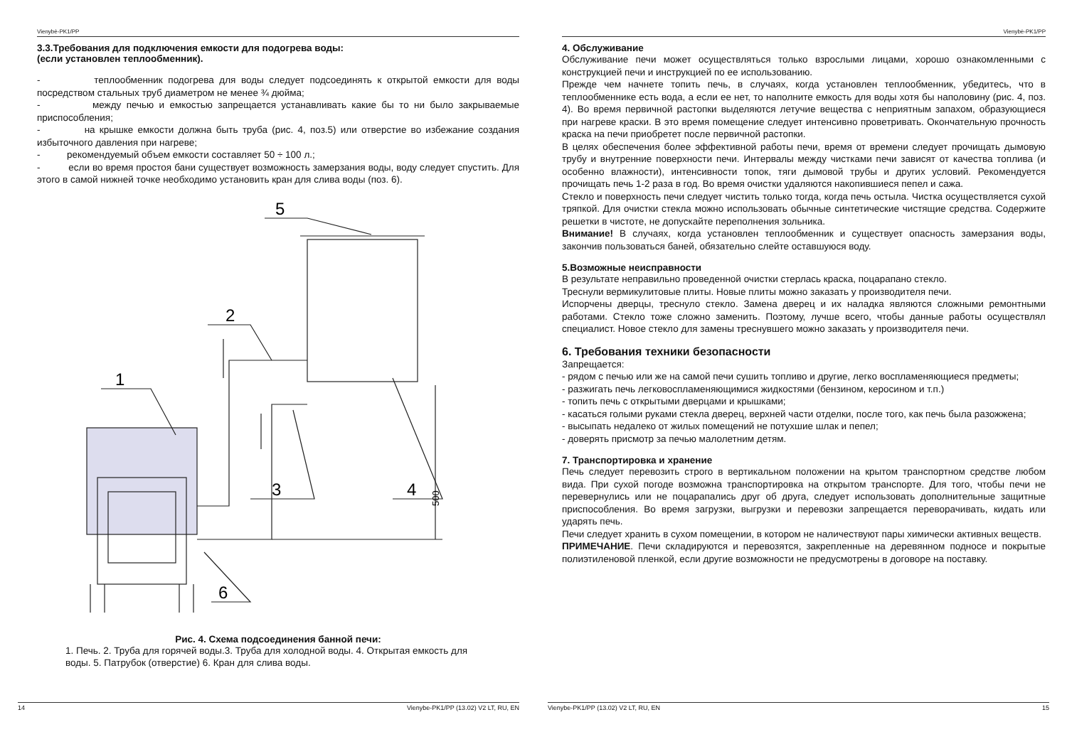Vienybė-PK1/PP
3.3.Требования для подключения емкости для подогрева воды:
(если установлен теплообменник).
- теплообменник подогрева для воды следует подсоединять к открытой емкости для воды посредством стальных труб диаметром не менее ¾ дюйма;
- между печью и емкостью запрещается устанавливать какие бы то ни было закрываемые приспособления;
- на крышке емкости должна быть труба (рис. 4, поз.5) или отверстие во избежание создания избыточного давления при нагреве;
- рекомендуемый объем емкости составляет 50 ÷ 100 л.;
- если во время простоя бани существует возможность замерзания воды, воду следует спустить. Для этого в самой нижней точке необходимо установить кран для слива воды (поз. 6).
1
2
3
4
5
6
500
Рис. 4. Схема подсоединения банной печи:
1. Печь. 2. Труба для горячей воды.3. Труба для холодной воды. 4. Открытая емкость для воды. 5. Патрубок (отверстие) 6. Кран для слива воды.
14 Vienybe-PK1/PP (13.02) V2 LT, RU, EN
Vienybė-PK1/PP
4. Обслуживание
Обслуживание печи может осуществляться только взрослыми лицами, хорошо ознакомленными с конструкцией печи и инструкцией по ее использованию.
Прежде чем начнете топить печь, в случаях, когда установлен теплообменник, убедитесь, что в теплообменнике есть вода, а если ее нет, то наполните емкость для воды хотя бы наполовину (рис. 4, поз. 4). Во время первичной растопки выделяются летучие вещества с неприятным запахом, образующиеся при нагреве краски. В это время помещение следует интенсивно проветривать. Окончательную прочность краска на печи приобретет после первичной растопки.
В целях обеспечения более эффективной работы печи, время от времени следует прочищать дымовую трубу и внутренние поверхности печи. Интервалы между чистками печи зависят от качества топлива (и особенно влажности), интенсивности топок, тяги дымовой трубы и других условий. Рекомендуется прочищать печь 1-2 раза в год. Во время очистки удаляются накопившиеся пепел и сажа.
Стекло и поверхность печи следует чистить только тогда, когда печь остыла. Чистка осуществляется сухой тряпкой. Для очистки стекла можно использовать обычные синтетические чистящие средства. Содержите решетки в чистоте, не допускайте переполнения зольника.
Внимание! В случаях, когда установлен теплообменник и существует опасность замерзания воды, закончив пользоваться баней, обязательно слейте оставшуюся воду.
5.Возможные неисправности
В результате неправильно проведенной очистки стерлась краска, поцарапано стекло.
Треснули вермикулитовые плиты. Новые плиты можно заказать у производителя печи.
Испорчены дверцы, треснуло стекло. Замена дверец и их наладка являются сложными ремонтными работами. Стекло тоже сложно заменить. Поэтому, лучше всего, чтобы данные работы осуществлял специалист. Новое стекло для замены треснувшего можно заказать у производителя печи.
6. Требования техники безопасности
Запрещается:
- рядом с печью или же на самой печи сушить топливо и другие, легко воспламеняющиеся предметы;
- разжигать печь легковоспламеняющимися жидкостями (бензином, керосином и т.п.)
- топить печь с открытыми дверцами и крышками;
- касаться голыми руками стекла дверец, верхней части отделки, после того, как печь была разожжена;
- высыпать недалеко от жилых помещений не потухшие шлак и пепел;
- доверять присмотр за печью малолетним детям.
7. Транспортировка и хранение
Печь следует перевозить строго в вертикальном положении на крытом транспортном средстве любом вида. При сухой погоде возможна транспортировка на открытом транспорте. Для того, чтобы печи не перевернулись или не поцарапались друг об друга, следует использовать дополнительные защитные приспособления. Во время загрузки, выгрузки и перевозки запрещается переворачивать, кидать или ударять печь.
Печи следует хранить в сухом помещении, в котором не наличествуют пары химически активных веществ.
ПРИМЕЧАНИЕ. Печи складируются и перевозятся, закрепленные на деревянном подносе и покрытые полиэтиленовой пленкой, если другие возможности не предусмотрены в договоре на поставку.
Vienybe-PK1/PP (13.02) V2 LT, RU, EN 15